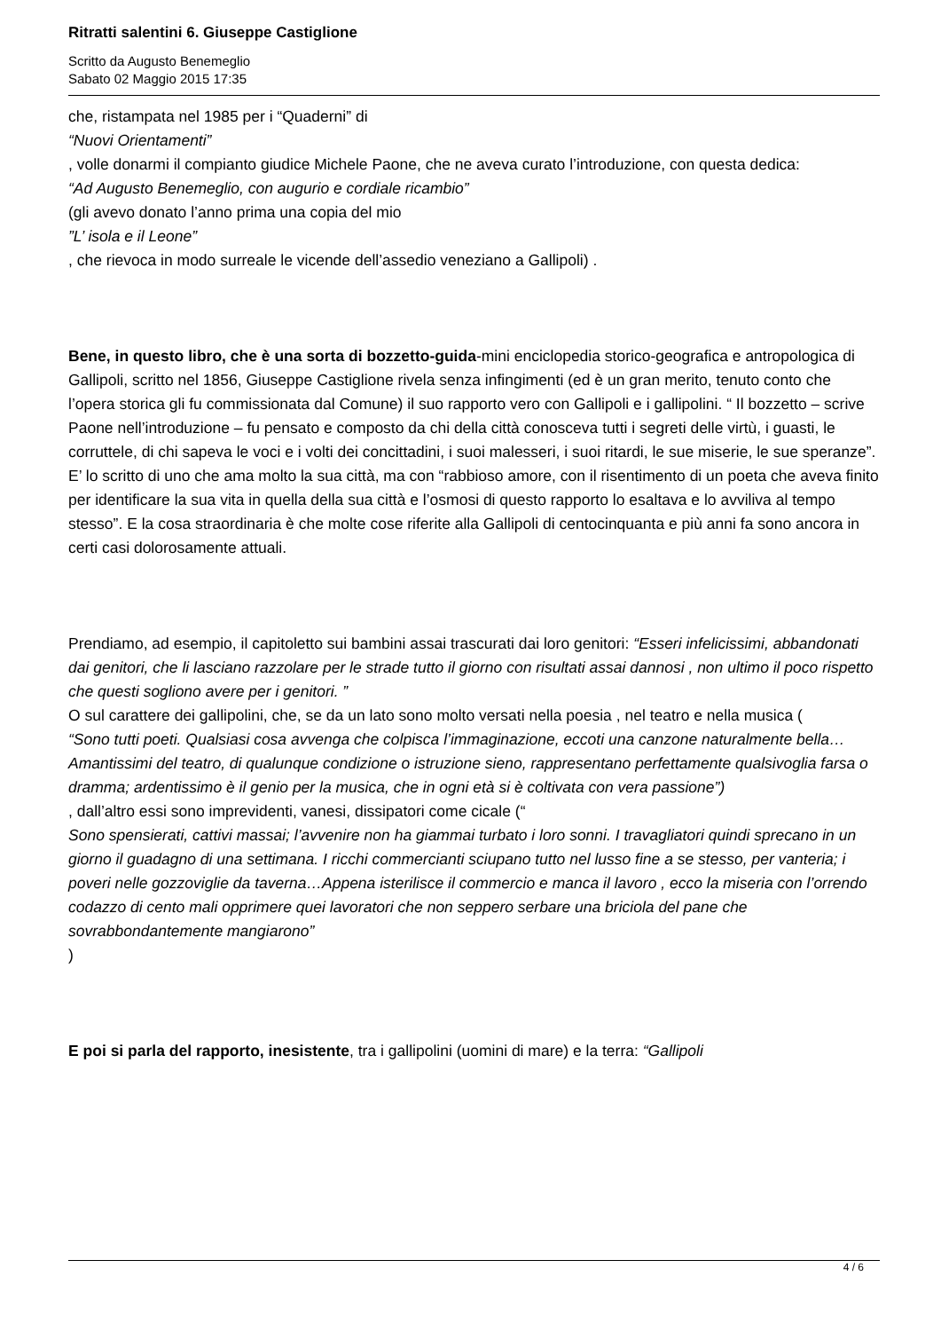Ritratti salentini 6. Giuseppe Castiglione
Scritto da Augusto Benemeglio
Sabato 02 Maggio 2015 17:35
che, ristampata nel 1985 per i “Quaderni” di
“Nuovi Orientamenti”
, volle donarmi il compianto giudice Michele Paone, che ne aveva curato l’introduzione, con questa dedica:
“Ad Augusto Benemeglio, con augurio e cordiale ricambio”
(gli avevo donato l’anno prima una copia del mio
”L’ isola e il Leone”
, che rievoca in modo surreale le vicende dell’assedio veneziano a Gallipoli) .
Bene, in questo libro, che è una sorta di bozzetto-guida-mini enciclopedia storico-geografica e antropologica di Gallipoli, scritto nel 1856, Giuseppe Castiglione rivela senza infingimenti (ed è un gran merito, tenuto conto che l’opera storica gli fu commissionata dal Comune) il suo rapporto vero con Gallipoli e i gallipolini. “ Il bozzetto – scrive Paone nell’introduzione – fu pensato e composto da chi della città conosceva tutti i segreti delle virtù, i guasti, le corruttele, di chi sapeva le voci e i volti dei concittadini, i suoi malesseri, i suoi ritardi, le sue miserie, le sue speranze”. E’ lo scritto di uno che ama molto la sua città, ma con “rabbioso amore, con il risentimento di un poeta che aveva finito per identificare la sua vita in quella della sua città e l’osmosi di questo rapporto lo esaltava e lo avviliva al tempo stesso”. E la cosa straordinaria è che molte cose riferite alla Gallipoli di centocinquanta e più anni fa sono ancora in certi casi dolorosamente attuali.
Prendiamo, ad esempio, il capitoletto sui bambini assai trascurati dai loro genitori: “Esseri infelicissimi, abbandonati dai genitori, che li lasciano razzolare per le strade tutto il giorno con risultati assai dannosi , non ultimo il poco rispetto che questi sogliono avere per i genitori. ”
O sul carattere dei gallipolini, che, se da un lato sono molto versati nella poesia , nel teatro e nella musica (
“Sono tutti poeti. Qualsiasi cosa avvenga che colpisca l’immaginazione, eccoti una canzone naturalmente bella… Amantissimi del teatro, di qualunque condizione o istruzione sieno, rappresentano perfettamente qualsivoglia farsa o dramma; ardentissimo è il genio per la musica, che in ogni età si è coltivata con vera passione”)
, dall’altro essi sono imprevidenti, vanesi, dissipatori come cicale (“
Sono spensierati, cattivi massai; l’avvenire non ha giammai turbato i loro sonni. I travagliatori quindi sprecano in un giorno il guadagno di una settimana. I ricchi commercianti sciupano tutto nel lusso fine a se stesso, per vanteria; i poveri nelle gozzoviglie da taverna…Appena isterilisce il commercio e manca il lavoro , ecco la miseria con l’orrendo codazzo di cento mali opprimere quei lavoratori che non seppero serbare una briciola del pane che sovrabbondantemente mangiarono”
)
E poi si parla del rapporto, inesistente, tra i gallipolini (uomini di mare) e la terra: “Gallipoli
4 / 6